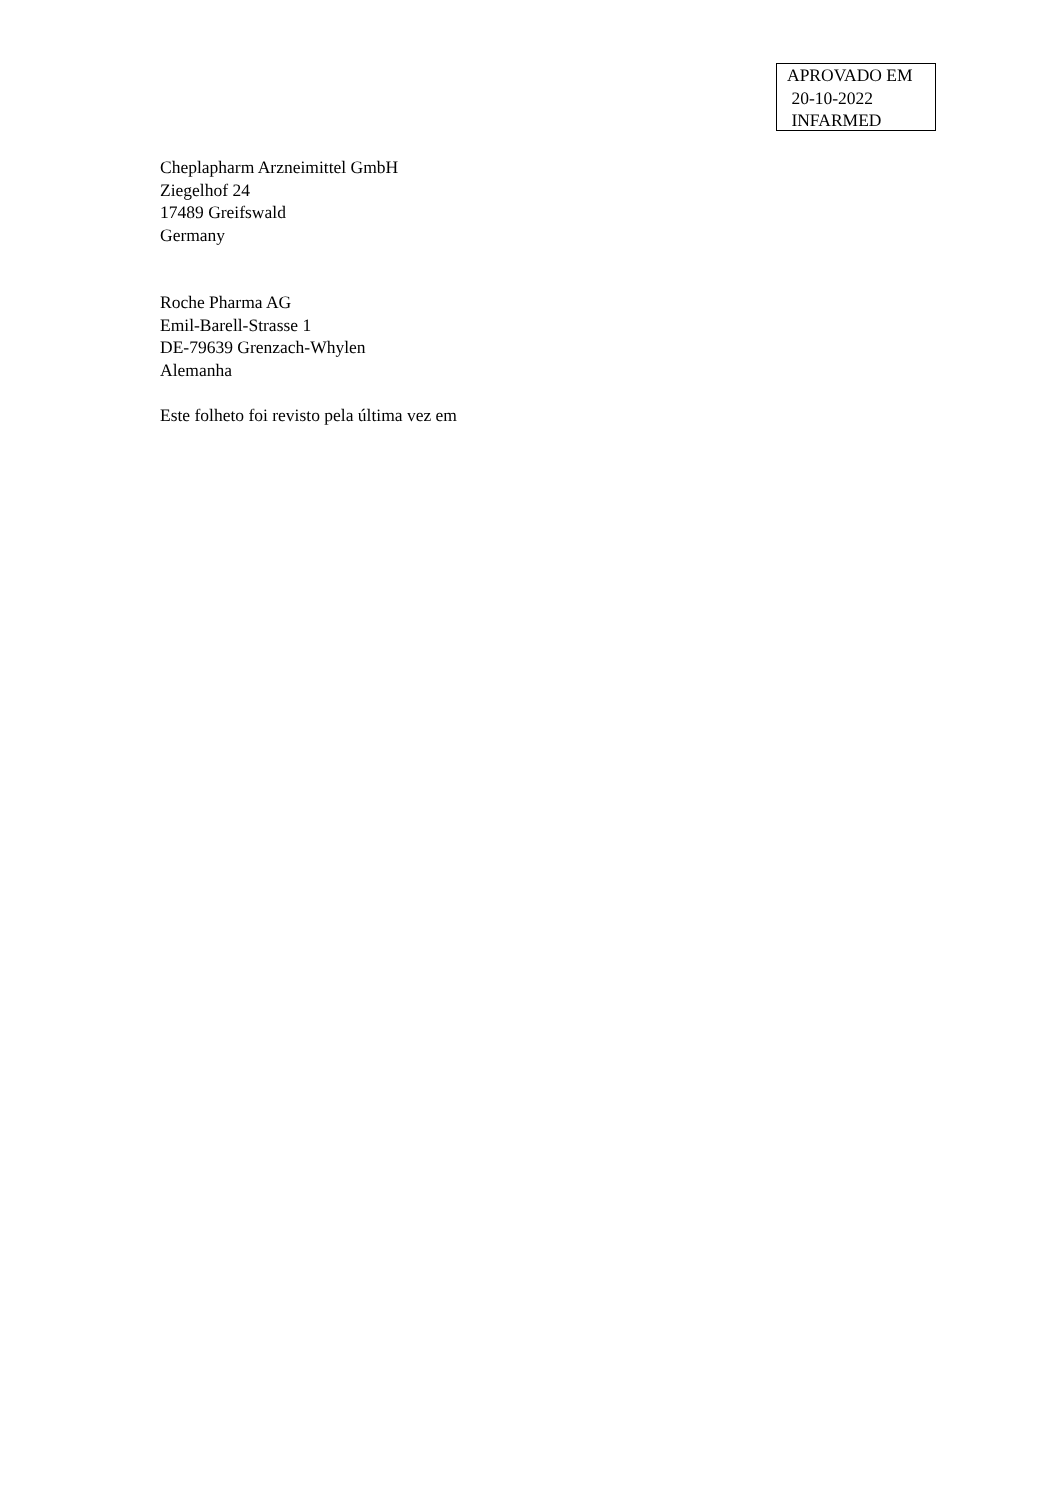APROVADO EM
20-10-2022
INFARMED
Cheplapharm Arzneimittel GmbH
Ziegelhof 24
17489 Greifswald
Germany
Roche Pharma AG
Emil-Barell-Strasse 1
DE-79639 Grenzach-Whylen
Alemanha
Este folheto foi revisto pela última vez em